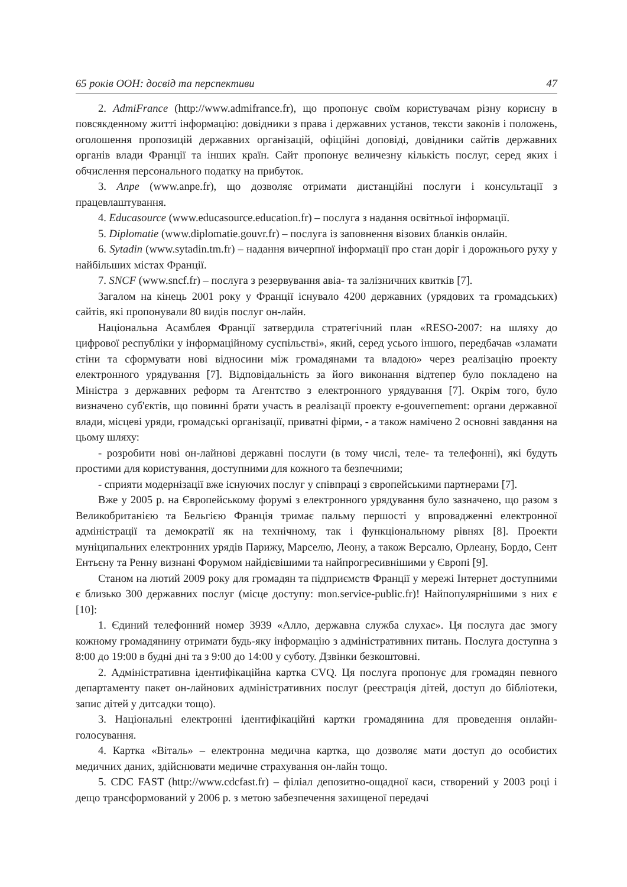65 років ООН: досвід та перспективи 47
2. AdmiFrance (http://www.admifrance.fr), що пропонує своїм користувачам різну корисну в повсякденному житті інформацію: довідники з права і державних установ, тексти законів і положень, оголошення пропозицій державних організацій, офіційні доповіді, довідники сайтів державних органів влади Франції та інших країн. Сайт пропонує величезну кількість послуг, серед яких і обчислення персонального податку на прибуток.
3. Anpe (www.anpe.fr), що дозволяє отримати дистанційні послуги і консультації з працевлаштування.
4. Educasource (www.educasource.education.fr) – послуга з надання освітньої інформації.
5. Diplomatie (www.diplomatie.gouvr.fr) – послуга із заповнення візових бланків онлайн.
6. Sytadin (www.sytadin.tm.fr) – надання вичерпної інформації про стан доріг і дорожнього руху у найбільших містах Франції.
7. SNCF (www.sncf.fr) – послуга з резервування авіа- та залізничних квитків [7].
Загалом на кінець 2001 року у Франції існувало 4200 державних (урядових та громадських) сайтів, які пропонували 80 видів послуг он-лайн.
Національна Асамблея Франції затвердила стратегічний план «RESO-2007: на шляху до цифрової республіки у інформаційному суспільстві», який, серед усього іншого, передбачав «зламати стіни та сформувати нові відносини між громадянами та владою» через реалізацію проекту електронного урядування [7]. Відповідальність за його виконання відтепер було покладено на Міністра з державних реформ та Агентство з електронного урядування [7]. Окрім того, було визначено суб'єктів, що повинні брати участь в реалізації проекту e-gouvernement: органи державної влади, місцеві уряди, громадські організації, приватні фірми, - а також намічено 2 основні завдання на цьому шляху:
- розробити нові он-лайнові державні послуги (в тому числі, теле- та телефонні), які будуть простими для користування, доступними для кожного та безпечними;
- сприяти модернізації вже існуючих послуг у співпраці з європейськими партнерами [7].
Вже у 2005 р. на Європейському форумі з електронного урядування було зазначено, що разом з Великобританією та Бельгією Франція тримає пальму першості у впровадженні електронної адміністрації та демократії як на технічному, так і функціональному рівнях [8]. Проекти муніципальних електронних урядів Парижу, Марселю, Леону, а також Версалю, Орлеану, Бордо, Сент Ентьєну та Ренну визнані Форумом найдієвішими та найпрогресивнішими у Європі [9].
Станом на лютий 2009 року для громадян та підприємств Франції у мережі Інтернет доступними є близько 300 державних послуг (місце доступу: mon.service-public.fr)! Найпопулярнішими з них є [10]:
1. Єдиний телефонний номер 3939 «Алло, державна служба слухає». Ця послуга дає змогу кожному громадянину отримати будь-яку інформацію з адміністративних питань. Послуга доступна з 8:00 до 19:00 в будні дні та з 9:00 до 14:00 у суботу. Дзвінки безкоштовні.
2. Адміністративна ідентифікаційна картка CVQ. Ця послуга пропонує для громадян певного департаменту пакет он-лайнових адміністративних послуг (реєстрація дітей, доступ до бібліотеки, запис дітей у дитсадки тощо).
3. Національні електронні ідентифікаційні картки громадянина для проведення онлайн-голосування.
4. Картка «Віталь» – електронна медична картка, що дозволяє мати доступ до особистих медичних даних, здійснювати медичне страхування он-лайн тощо.
5. CDC FAST (http://www.cdcfast.fr) – філіал депозитно-ощадної каси, створений у 2003 році і дещо трансформований у 2006 р. з метою забезпечення захищеної передачі